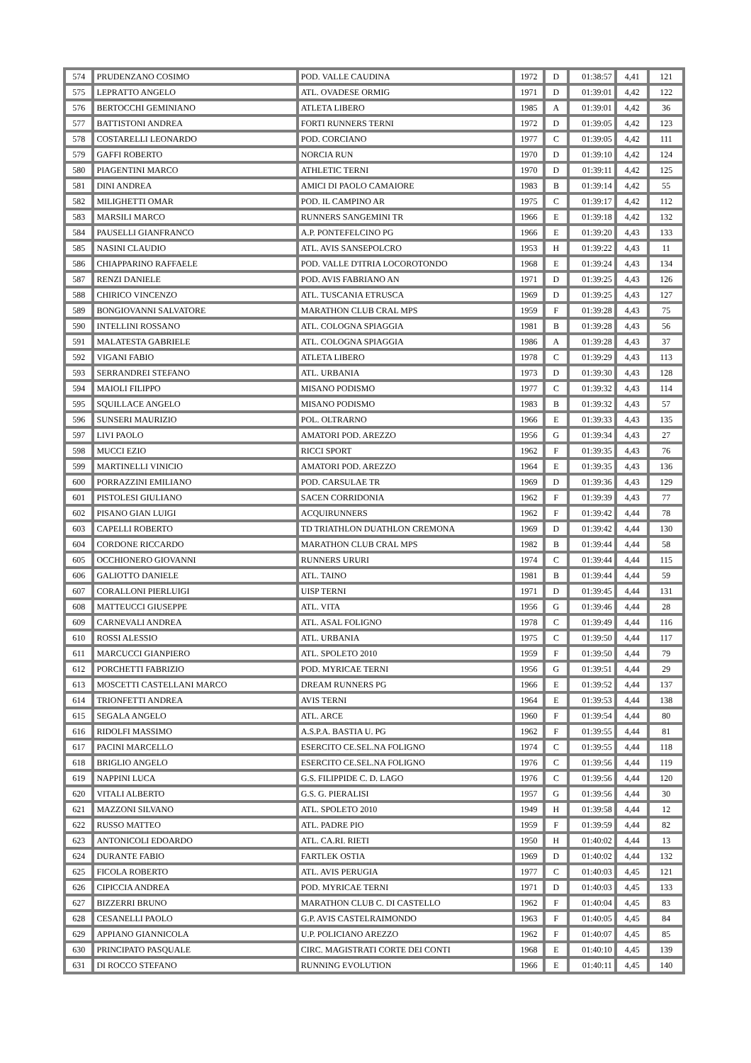| 574 | PRUDENZANO COSIMO | POD. VALLE CAUDINA | 1972 | D | 01:38:57 | 4,41 | 121 |
| 575 | LEPRATTO ANGELO | ATL. OVADESE ORMIG | 1971 | D | 01:39:01 | 4,42 | 122 |
| 576 | BERTOCCHI GEMINIANO | ATLETA LIBERO | 1985 | A | 01:39:01 | 4,42 | 36 |
| 577 | BATTISTONI ANDREA | FORTI RUNNERS TERNI | 1972 | D | 01:39:05 | 4,42 | 123 |
| 578 | COSTARELLI LEONARDO | POD. CORCIANO | 1977 | C | 01:39:05 | 4,42 | 111 |
| 579 | GAFFI ROBERTO | NORCIA RUN | 1970 | D | 01:39:10 | 4,42 | 124 |
| 580 | PIAGENTINI MARCO | ATHLETIC TERNI | 1970 | D | 01:39:11 | 4,42 | 125 |
| 581 | DINI ANDREA | AMICI DI PAOLO CAMAIORE | 1983 | B | 01:39:14 | 4,42 | 55 |
| 582 | MILIGHETTI OMAR | POD. IL CAMPINO AR | 1975 | C | 01:39:17 | 4,42 | 112 |
| 583 | MARSILI MARCO | RUNNERS SANGEMINI TR | 1966 | E | 01:39:18 | 4,42 | 132 |
| 584 | PAUSELLI GIANFRANCO | A.P. PONTEFELCINO PG | 1966 | E | 01:39:20 | 4,43 | 133 |
| 585 | NASINI CLAUDIO | ATL. AVIS SANSEPOLCRO | 1953 | H | 01:39:22 | 4,43 | 11 |
| 586 | CHIAPPARINO RAFFAELE | POD. VALLE D'ITRIA LOCOROTONDO | 1968 | E | 01:39:24 | 4,43 | 134 |
| 587 | RENZI DANIELE | POD. AVIS FABRIANO AN | 1971 | D | 01:39:25 | 4,43 | 126 |
| 588 | CHIRICO VINCENZO | ATL. TUSCANIA ETRUSCA | 1969 | D | 01:39:25 | 4,43 | 127 |
| 589 | BONGIOVANNI SALVATORE | MARATHON CLUB CRAL MPS | 1959 | F | 01:39:28 | 4,43 | 75 |
| 590 | INTELLINI ROSSANO | ATL. COLOGNA SPIAGGIA | 1981 | B | 01:39:28 | 4,43 | 56 |
| 591 | MALATESTA GABRIELE | ATL. COLOGNA SPIAGGIA | 1986 | A | 01:39:28 | 4,43 | 37 |
| 592 | VIGANI FABIO | ATLETA LIBERO | 1978 | C | 01:39:29 | 4,43 | 113 |
| 593 | SERRANDREI STEFANO | ATL. URBANIA | 1973 | D | 01:39:30 | 4,43 | 128 |
| 594 | MAIOLI FILIPPO | MISANO PODISMO | 1977 | C | 01:39:32 | 4,43 | 114 |
| 595 | SQUILLACE ANGELO | MISANO PODISMO | 1983 | B | 01:39:32 | 4,43 | 57 |
| 596 | SUNSERI MAURIZIO | POL. OLTRARNO | 1966 | E | 01:39:33 | 4,43 | 135 |
| 597 | LIVI PAOLO | AMATORI POD. AREZZO | 1956 | G | 01:39:34 | 4,43 | 27 |
| 598 | MUCCI EZIO | RICCI SPORT | 1962 | F | 01:39:35 | 4,43 | 76 |
| 599 | MARTINELLI VINICIO | AMATORI POD. AREZZO | 1964 | E | 01:39:35 | 4,43 | 136 |
| 600 | PORRAZZINI EMILIANO | POD. CARSULAE TR | 1969 | D | 01:39:36 | 4,43 | 129 |
| 601 | PISTOLESI GIULIANO | SACEN CORRIDONIA | 1962 | F | 01:39:39 | 4,43 | 77 |
| 602 | PISANO GIAN LUIGI | ACQUIRUNNERS | 1962 | F | 01:39:42 | 4,44 | 78 |
| 603 | CAPELLI ROBERTO | TD TRIATHLON DUATHLON CREMONA | 1969 | D | 01:39:42 | 4,44 | 130 |
| 604 | CORDONE RICCARDO | MARATHON CLUB CRAL MPS | 1982 | B | 01:39:44 | 4,44 | 58 |
| 605 | OCCHIONERO GIOVANNI | RUNNERS URURI | 1974 | C | 01:39:44 | 4,44 | 115 |
| 606 | GALIOTTO DANIELE | ATL. TAINO | 1981 | B | 01:39:44 | 4,44 | 59 |
| 607 | CORALLONI PIERLUIGI | UISP TERNI | 1971 | D | 01:39:45 | 4,44 | 131 |
| 608 | MATTEUCCI GIUSEPPE | ATL. VITA | 1956 | G | 01:39:46 | 4,44 | 28 |
| 609 | CARNEVALI ANDREA | ATL. ASAL FOLIGNO | 1978 | C | 01:39:49 | 4,44 | 116 |
| 610 | ROSSI ALESSIO | ATL. URBANIA | 1975 | C | 01:39:50 | 4,44 | 117 |
| 611 | MARCUCCI GIANPIERO | ATL. SPOLETO 2010 | 1959 | F | 01:39:50 | 4,44 | 79 |
| 612 | PORCHETTI FABRIZIO | POD. MYRICAE TERNI | 1956 | G | 01:39:51 | 4,44 | 29 |
| 613 | MOSCETTI CASTELLANI MARCO | DREAM RUNNERS PG | 1966 | E | 01:39:52 | 4,44 | 137 |
| 614 | TRIONFETTI ANDREA | AVIS TERNI | 1964 | E | 01:39:53 | 4,44 | 138 |
| 615 | SEGALA ANGELO | ATL. ARCE | 1960 | F | 01:39:54 | 4,44 | 80 |
| 616 | RIDOLFI MASSIMO | A.S.P.A. BASTIA U. PG | 1962 | F | 01:39:55 | 4,44 | 81 |
| 617 | PACINI MARCELLO | ESERCITO CE.SEL.NA FOLIGNO | 1974 | C | 01:39:55 | 4,44 | 118 |
| 618 | BRIGLIO ANGELO | ESERCITO CE.SEL.NA FOLIGNO | 1976 | C | 01:39:56 | 4,44 | 119 |
| 619 | NAPPINI LUCA | G.S. FILIPPIDE C. D. LAGO | 1976 | C | 01:39:56 | 4,44 | 120 |
| 620 | VITALI ALBERTO | G.S. G. PIERALISI | 1957 | G | 01:39:56 | 4,44 | 30 |
| 621 | MAZZONI SILVANO | ATL. SPOLETO 2010 | 1949 | H | 01:39:58 | 4,44 | 12 |
| 622 | RUSSO MATTEO | ATL. PADRE PIO | 1959 | F | 01:39:59 | 4,44 | 82 |
| 623 | ANTONICOLI EDOARDO | ATL. CA.RI. RIETI | 1950 | H | 01:40:02 | 4,44 | 13 |
| 624 | DURANTE FABIO | FARTLEK OSTIA | 1969 | D | 01:40:02 | 4,44 | 132 |
| 625 | FICOLA ROBERTO | ATL. AVIS PERUGIA | 1977 | C | 01:40:03 | 4,45 | 121 |
| 626 | CIPICCIA ANDREA | POD. MYRICAE TERNI | 1971 | D | 01:40:03 | 4,45 | 133 |
| 627 | BIZZERRI BRUNO | MARATHON CLUB C. DI CASTELLO | 1962 | F | 01:40:04 | 4,45 | 83 |
| 628 | CESANELLI PAOLO | G.P. AVIS CASTELRAIMONDO | 1963 | F | 01:40:05 | 4,45 | 84 |
| 629 | APPIANO GIANNICOLA | U.P. POLICIANO AREZZO | 1962 | F | 01:40:07 | 4,45 | 85 |
| 630 | PRINCIPATO PASQUALE | CIRC. MAGISTRATI CORTE DEI CONTI | 1968 | E | 01:40:10 | 4,45 | 139 |
| 631 | DI ROCCO STEFANO | RUNNING EVOLUTION | 1966 | E | 01:40:11 | 4,45 | 140 |